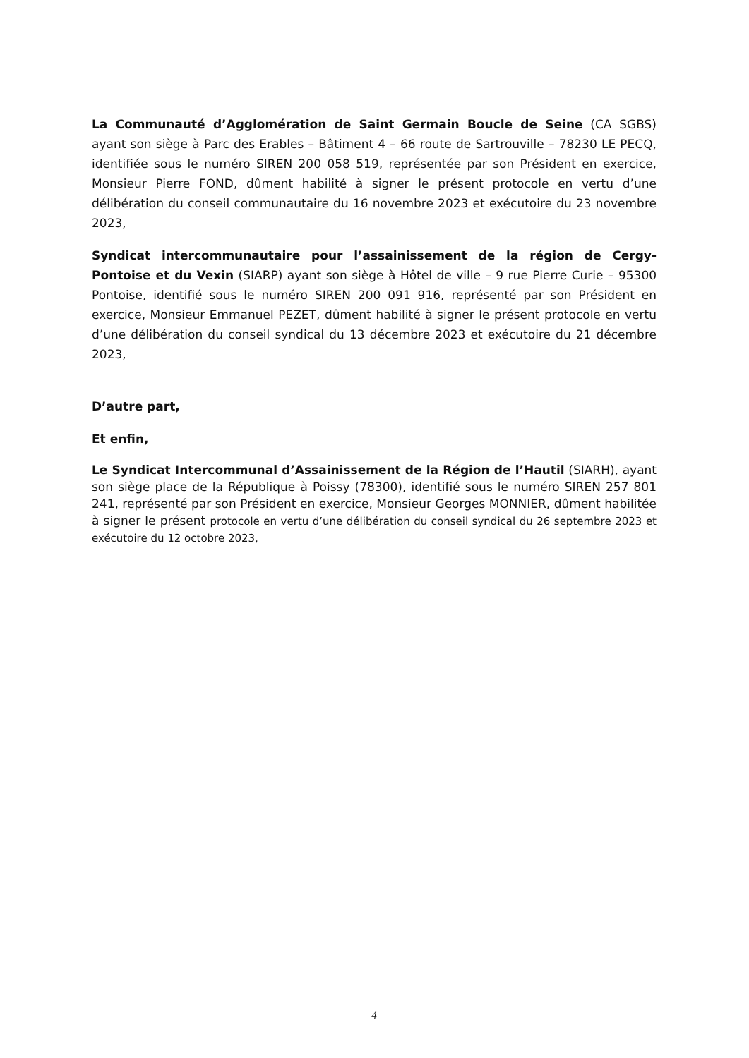La Communauté d’Agglomération de Saint Germain Boucle de Seine (CA SGBS) ayant son siège à Parc des Erables – Bâtiment 4 – 66 route de Sartrouville – 78230 LE PECQ, identifiée sous le numéro SIREN 200 058 519, représentée par son Président en exercice, Monsieur Pierre FOND, dûment habilité à signer le présent protocole en vertu d’une délibération du conseil communautaire du 16 novembre 2023 et exécutoire du 23 novembre 2023,
Syndicat intercommunautaire pour l’assainissement de la région de Cergy-Pontoise et du Vexin (SIARP) ayant son siège à Hôtel de ville – 9 rue Pierre Curie – 95300 Pontoise, identifié sous le numéro SIREN 200 091 916, représenté par son Président en exercice, Monsieur Emmanuel PEZET, dûment habilité à signer le présent protocole en vertu d’une délibération du conseil syndical du 13 décembre 2023 et exécutoire du 21 décembre 2023,
D’autre part,
Et enfin,
Le Syndicat Intercommunal d’Assainissement de la Région de l’Hautil (SIARH), ayant son siège place de la République à Poissy (78300), identifié sous le numéro SIREN 257 801 241, représenté par son Président en exercice, Monsieur Georges MONNIER, dûment habilitée à signer le présent protocole en vertu d’une délibération du conseil syndical du 26 septembre 2023 et exécutoire du 12 octobre 2023,
4